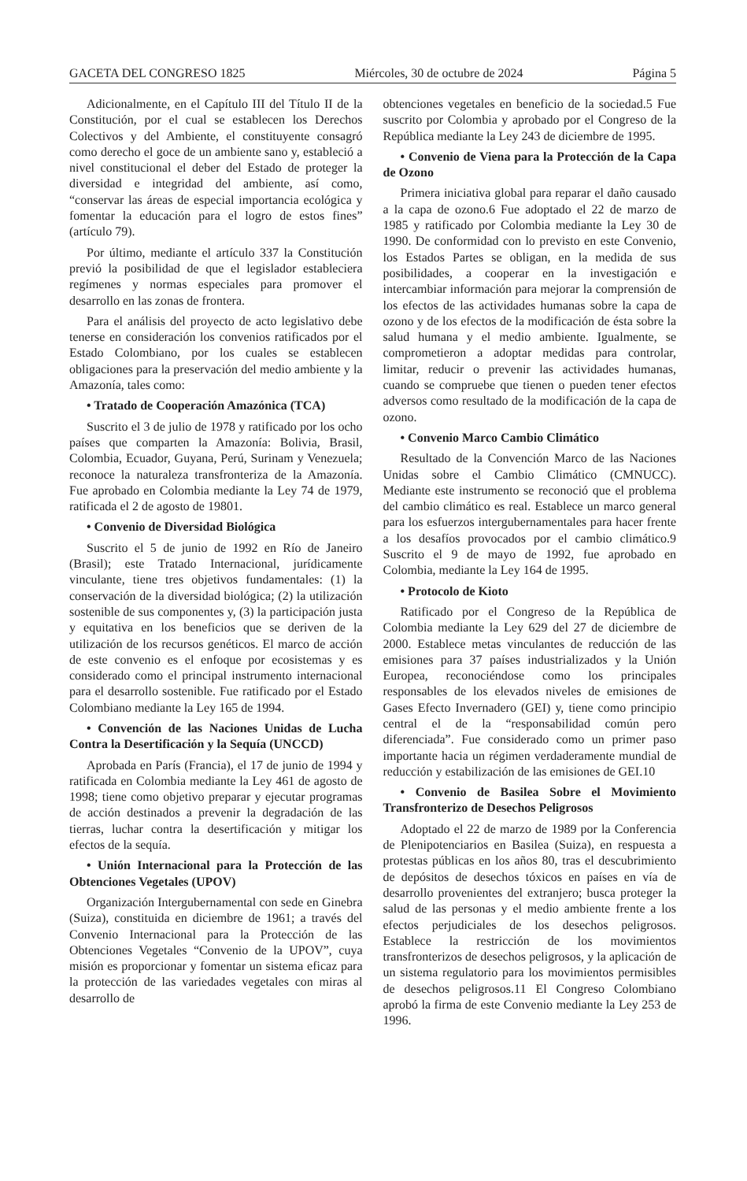GACETA DEL CONGRESO 1825 Miércoles, 30 de octubre de 2024 Página 5
Adicionalmente, en el Capítulo III del Título II de la Constitución, por el cual se establecen los Derechos Colectivos y del Ambiente, el constituyente consagró como derecho el goce de un ambiente sano y, estableció a nivel constitucional el deber del Estado de proteger la diversidad e integridad del ambiente, así como, “conservar las áreas de especial importancia ecológica y fomentar la educación para el logro de estos fines” (artículo 79).
Por último, mediante el artículo 337 la Constitución previó la posibilidad de que el legislador estableciera regímenes y normas especiales para promover el desarrollo en las zonas de frontera.
Para el análisis del proyecto de acto legislativo debe tenerse en consideración los convenios ratificados por el Estado Colombiano, por los cuales se establecen obligaciones para la preservación del medio ambiente y la Amazonía, tales como:
• Tratado de Cooperación Amazónica (TCA)
Suscrito el 3 de julio de 1978 y ratificado por los ocho países que comparten la Amazonía: Bolivia, Brasil, Colombia, Ecuador, Guyana, Perú, Surinam y Venezuela; reconoce la naturaleza transfronteriza de la Amazonía. Fue aprobado en Colombia mediante la Ley 74 de 1979, ratificada el 2 de agosto de 19801.
• Convenio de Diversidad Biológica
Suscrito el 5 de junio de 1992 en Río de Janeiro (Brasil); este Tratado Internacional, jurídicamente vinculante, tiene tres objetivos fundamentales: (1) la conservación de la diversidad biológica; (2) la utilización sostenible de sus componentes y, (3) la participación justa y equitativa en los beneficios que se deriven de la utilización de los recursos genéticos. El marco de acción de este convenio es el enfoque por ecosistemas y es considerado como el principal instrumento internacional para el desarrollo sostenible. Fue ratificado por el Estado Colombiano mediante la Ley 165 de 1994.
• Convención de las Naciones Unidas de Lucha Contra la Desertificación y la Sequía (UNCCD)
Aprobada en París (Francia), el 17 de junio de 1994 y ratificada en Colombia mediante la Ley 461 de agosto de 1998; tiene como objetivo preparar y ejecutar programas de acción destinados a prevenir la degradación de las tierras, luchar contra la desertificación y mitigar los efectos de la sequía.
• Unión Internacional para la Protección de las Obtenciones Vegetales (UPOV)
Organización Intergubernamental con sede en Ginebra (Suiza), constituida en diciembre de 1961; a través del Convenio Internacional para la Protección de las Obtenciones Vegetales “Convenio de la UPOV”, cuya misión es proporcionar y fomentar un sistema eficaz para la protección de las variedades vegetales con miras al desarrollo de
obtenciones vegetales en beneficio de la sociedad.5 Fue suscrito por Colombia y aprobado por el Congreso de la República mediante la Ley 243 de diciembre de 1995.
• Convenio de Viena para la Protección de la Capa de Ozono
Primera iniciativa global para reparar el daño causado a la capa de ozono.6 Fue adoptado el 22 de marzo de 1985 y ratificado por Colombia mediante la Ley 30 de 1990. De conformidad con lo previsto en este Convenio, los Estados Partes se obligan, en la medida de sus posibilidades, a cooperar en la investigación e intercambiar información para mejorar la comprensión de los efectos de las actividades humanas sobre la capa de ozono y de los efectos de la modificación de ésta sobre la salud humana y el medio ambiente. Igualmente, se comprometieron a adoptar medidas para controlar, limitar, reducir o prevenir las actividades humanas, cuando se compruebe que tienen o pueden tener efectos adversos como resultado de la modificación de la capa de ozono.
• Convenio Marco Cambio Climático
Resultado de la Convención Marco de las Naciones Unidas sobre el Cambio Climático (CMNUCC). Mediante este instrumento se reconoció que el problema del cambio climático es real. Establece un marco general para los esfuerzos intergubernamentales para hacer frente a los desafíos provocados por el cambio climático.9 Suscrito el 9 de mayo de 1992, fue aprobado en Colombia, mediante la Ley 164 de 1995.
• Protocolo de Kioto
Ratificado por el Congreso de la República de Colombia mediante la Ley 629 del 27 de diciembre de 2000. Establece metas vinculantes de reducción de las emisiones para 37 países industrializados y la Unión Europea, reconociéndose como los principales responsables de los elevados niveles de emisiones de Gases Efecto Invernadero (GEI) y, tiene como principio central el de la “responsabilidad común pero diferenciada”. Fue considerado como un primer paso importante hacia un régimen verdaderamente mundial de reducción y estabilización de las emisiones de GEI.10
• Convenio de Basilea Sobre el Movimiento Transfronterizo de Desechos Peligrosos
Adoptado el 22 de marzo de 1989 por la Conferencia de Plenipotenciarios en Basilea (Suiza), en respuesta a protestas públicas en los años 80, tras el descubrimiento de depósitos de desechos tóxicos en países en vía de desarrollo provenientes del extranjero; busca proteger la salud de las personas y el medio ambiente frente a los efectos perjudiciales de los desechos peligrosos. Establece la restricción de los movimientos transfronterizos de desechos peligrosos, y la aplicación de un sistema regulatorio para los movimientos permisibles de desechos peligrosos.11 El Congreso Colombiano aprobó la firma de este Convenio mediante la Ley 253 de 1996.